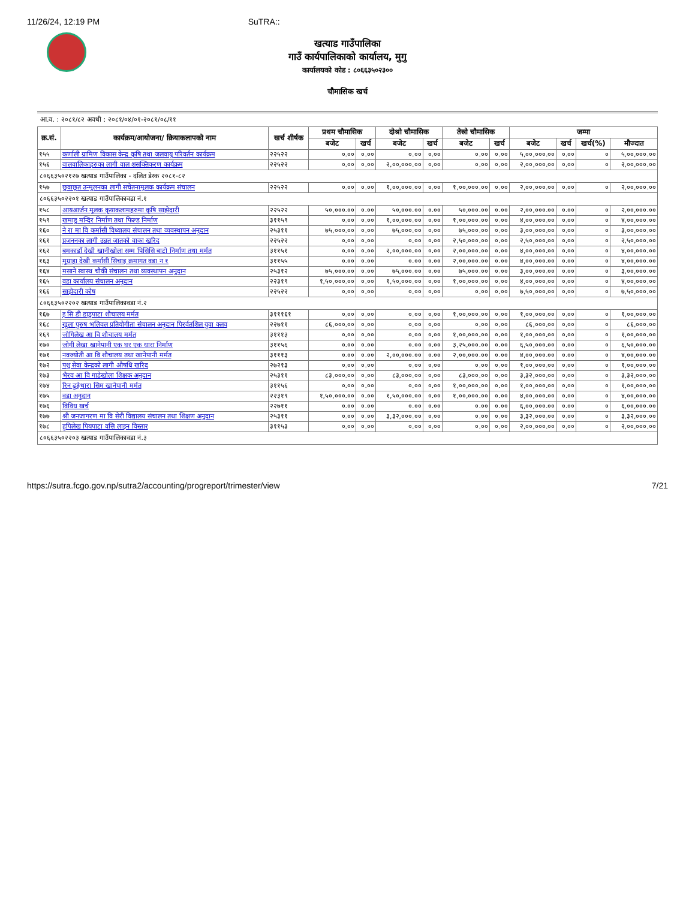11/26/24, 12:19 PM SuTRA::
खत्याड गाउँपालिका
गाउँ कार्यपालिकाको कार्यालय, मुगु
कार्यालयको कोड : ८०६६३५०२३००
चौमासिक खर्च
आ.व. : २०८१/८२ अवधी : २०८१/०४/०१-२०८१/०८/११
| क्र.सं. | कार्यक्रम/आयोजना/ क्रियाकलापको नाम | खर्च शीर्षक | प्रथम चौमासिक | | दोश्रो चौमासिक | | तेस्रो चौमासिक | | जम्मा | | | |
| --- | --- | --- | --- | --- | --- | --- | --- | --- | --- | --- | --- | --- |
| | | | बजेट | खर्च | बजेट | खर्च | बजेट | खर्च | बजेट | खर्च | खर्च(%) | मौज्दात |
| १५५ | कर्णाली ग्रामिण विकास केन्द्र कृषि तथा जलवायु परिवर्तन कार्यक्रम | २२५२२ | ०.०० | ०.०० | ०.०० | ०.०० | ०.०० | ०.०० | ५,००,०००.०० | ०.०० | ० | ५,००,०००.०० |
| १५६ | वालवालिकाहरुका लागी वाल शसक्तिकरण कार्यक्रम | २२५२२ | ०.०० | ०.०० | २,००,०००.०० | ०.०० | ०.०० | ०.०० | २,००,०००.०० | ०.०० | ० | २,००,०००.०० |
| ८०६६३५०२१२७ खत्याड गाउँपालिका - दलित डेस्क २०८१-८२ | | | | | | | | | | | | |
| १५७ | छुवाछूत उन्मुलनका लागी सचेतनामुलक कार्यक्रम संचालन | २२५२२ | ०.०० | ०.०० | १,००,०००.०० | ०.०० | १,००,०००.०० | ०.०० | २,००,०००.०० | ०.०० | ० | २,००,०००.०० |
| ८०६६३५०२२०१ खत्याड गाउँपालिकावडा नं.१ | | | | | | | | | | | | |
| १५८ | आयआर्जन मुलक कृयाकलामहरुमा कृषि साझेदारी | २२५२२ | ५०,०००.०० | ०.०० | ५०,०००.०० | ०.०० | ५०,०००.०० | ०.०० | २,००,०००.०० | ०.०० | ० | २,००,०००.०० |
| १५९ | खमाडु मन्दिर निर्माण तथा फिल्ड निर्माण | ३११५९ | ०.०० | ०.०० | १,००,०००.०० | ०.०० | १,००,०००.०० | ०.०० | ४,००,०००.०० | ०.०० | ० | ४,००,०००.०० |
| १६० | ने रा मा वि कर्मासी विध्यालय संचालन तथा व्यवस्थापन अनुदान | २५३११ | ७५,०००.०० | ०.०० | ७५,०००.०० | ०.०० | ७५,०००.०० | ०.०० | ३,००,०००.०० | ०.०० | ० | ३,००,०००.०० |
| १६१ | प्रजननका लागी उन्नत जातको वाका खरिद | २२५२२ | ०.०० | ०.०० | ०.०० | ०.०० | २,५०,०००.०० | ०.०० | २,५०,०००.०० | ०.०० | ० | २,५०,०००.०० |
| १६२ | बमकाडाँ देखी खानीखोला सम्म पिसिसि बाटो निर्माण तथा मर्मत | ३११५१ | ०.०० | ०.०० | २,००,०००.०० | ०.०० | २,००,०००.०० | ०.०० | ४,००,०००.०० | ०.०० | ० | ४,००,०००.०० |
| १६३ | मुग्राहा देखी कर्मासी सिचाइ क्रमागत वडा न १ | ३११५५ | ०.०० | ०.०० | ०.०० | ०.०० | २,००,०००.०० | ०.०० | ४,००,०००.०० | ०.०० | ० | ४,००,०००.०० |
| १६४ | मसाने स्वास्थ चौकी संचालन तथा व्यवस्थापन अनुदान | २५३१२ | ७५,०००.०० | ०.०० | ७५,०००.०० | ०.०० | ७५,०००.०० | ०.०० | ३,००,०००.०० | ०.०० | ० | ३,००,०००.०० |
| १६५ | वडा कार्यालय संचालन अनुदान | २२३१९ | १,५०,०००.०० | ०.०० | १,५०,०००.०० | ०.०० | १,००,०००.०० | ०.०० | ४,००,०००.०० | ०.०० | ० | ४,००,०००.०० |
| १६६ | साझेदारी कोष | २२५२२ | ०.०० | ०.०० | ०.०० | ०.०० | ०.०० | ०.०० | ७,५०,०००.०० | ०.०० | ० | ७,५०,०००.०० |
| ८०६६३५०२२०२ खत्याड गाउँपालिकावडा नं.२ | | | | | | | | | | | | |
| १६७ | इ सि डी डाडुपाटा शौचालय मर्मत | ३१११६१ | ०.०० | ०.०० | ०.०० | ०.०० | १,००,०००.०० | ०.०० | १,००,०००.०० | ०.०० | ० | १,००,०००.०० |
| १६८ | खुला पुरुष भलिवल प्रतियोगीता संचालन अनुदान पिरर्वतशिल युवा क्लव | २२७११ | ८६,०००.०० | ०.०० | ०.०० | ०.०० | ०.०० | ०.०० | ८६,०००.०० | ०.०० | ० | ८६,०००.०० |
| १६९ | जोगिलेख आ वि शौचालय मर्मत | ३१११३ | ०.०० | ०.०० | ०.०० | ०.०० | १,००,०००.०० | ०.०० | १,००,०००.०० | ०.०० | ० | १,००,०००.०० |
| १७० | जोगी लेखा खानेपानी एक घर एक धारा निर्माण | ३११५६ | ०.०० | ०.०० | ०.०० | ०.०० | ३,२५,०००.०० | ०.०० | ६,५०,०००.०० | ०.०० | ० | ६,५०,०००.०० |
| १७१ | नवज्योती आ वि शौचालय तथा खानेपानी मर्मत | ३१११३ | ०.०० | ०.०० | २,००,०००.०० | ०.०० | २,००,०००.०० | ०.०० | ४,००,०००.०० | ०.०० | ० | ४,००,०००.०० |
| १७२ | पशु सेवा केन्द्रको लागी औषधि खरिद | २७२१३ | ०.०० | ०.०० | ०.०० | ०.०० | ०.०० | ०.०० | १,००,०००.०० | ०.०० | ० | १,००,०००.०० |
| १७३ | भैरव आ वि गाडेखोला शिक्षक अनुदान | २५३११ | ८३,०००.०० | ०.०० | ८३,०००.०० | ०.०० | ८३,०००.०० | ०.०० | ३,३२,०००.०० | ०.०० | ० | ३,३२,०००.०० |
| १७४ | रिन ढुङ्गेधारा सिम खानेपानी मर्मत | ३११५६ | ०.०० | ०.०० | ०.०० | ०.०० | १,००,०००.०० | ०.०० | १,००,०००.०० | ०.०० | ० | १,००,०००.०० |
| १७५ | वडा अनुदान | २२३१९ | १,५०,०००.०० | ०.०० | १,५०,०००.०० | ०.०० | १,००,०००.०० | ०.०० | ४,००,०००.०० | ०.०० | ० | ४,००,०००.०० |
| १७६ | विविध खर्च | २२७११ | ०.०० | ०.०० | ०.०० | ०.०० | ०.०० | ०.०० | ६,००,०००.०० | ०.०० | ० | ६,००,०००.०० |
| १७७ | श्री जनजागरण मा वि सेरी विद्यालय संचालन तथा शिक्षण अनुदान | २५३११ | ०.०० | ०.०० | ३,३२,०००.०० | ०.०० | ०.०० | ०.०० | ३,३२,०००.०० | ०.०० | ० | ३,३२,०००.०० |
| १७८ | हुपिलेख पियपाटा वत्ति लाइन विस्तार | ३११५३ | ०.०० | ०.०० | ०.०० | ०.०० | ०.०० | ०.०० | २,००,०००.०० | ०.०० | ० | २,००,०००.०० |
| ८०६६३५०२२०३ खत्याड गाउँपालिकावडा नं.३ | | | | | | | | | | | | |
https://sutra.fcgo.gov.np/sutra2/accounting/progreport/trimester/view 7/21